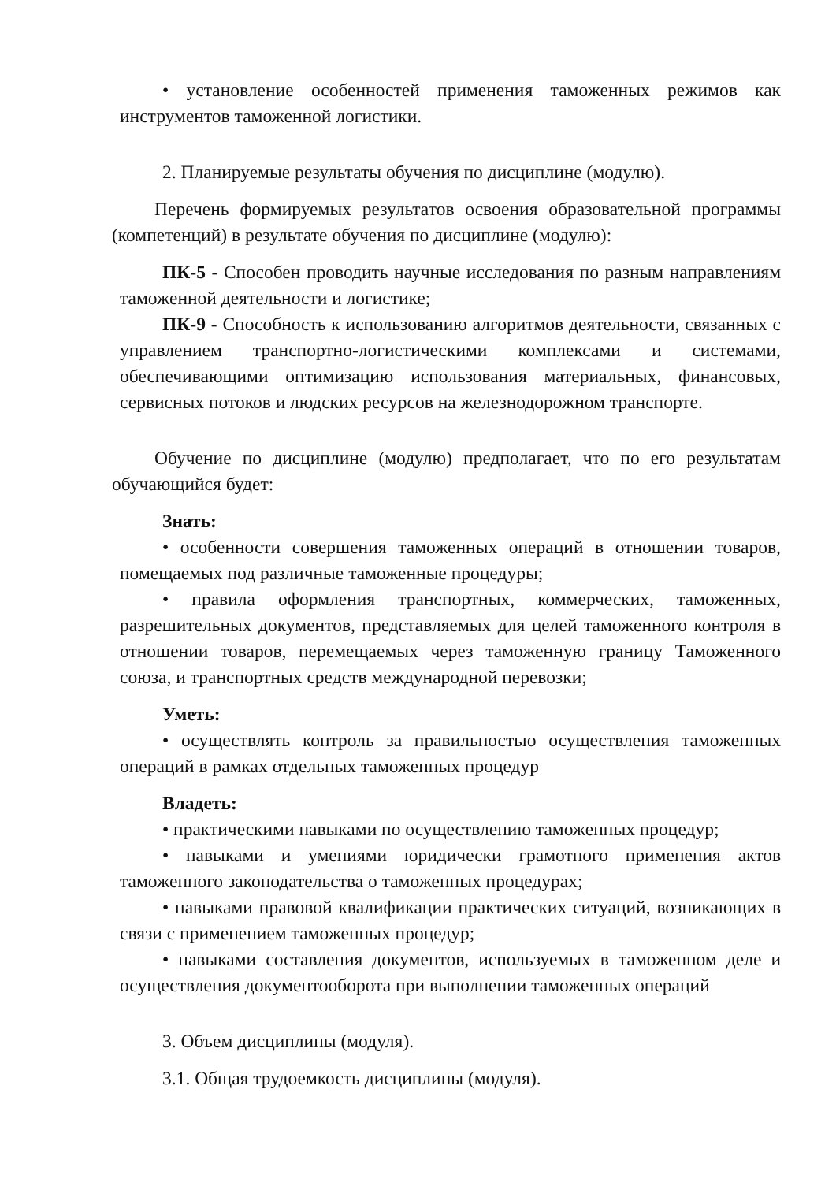• установление особенностей применения таможенных режимов как инструментов таможенной логистики.
2. Планируемые результаты обучения по дисциплине (модулю).
Перечень формируемых результатов освоения образовательной программы (компетенций) в результате обучения по дисциплине (модулю):
ПК-5 - Способен проводить научные исследования по разным направлениям таможенной деятельности и логистике;
ПК-9 - Способность к использованию алгоритмов деятельности, связанных с управлением транспортно-логистическими комплексами и системами, обеспечивающими оптимизацию использования материальных, финансовых, сервисных потоков и людских ресурсов на железнодорожном транспорте.
Обучение по дисциплине (модулю) предполагает, что по его результатам обучающийся будет:
Знать:
• особенности совершения таможенных операций в отношении товаров, помещаемых под различные таможенные процедуры;
• правила оформления транспортных, коммерческих, таможенных, разрешительных документов, представляемых для целей таможенного контроля в отношении товаров, перемещаемых через таможенную границу Таможенного союза, и транспортных средств международной перевозки;
Уметь:
• осуществлять контроль за правильностью осуществления таможенных операций в рамках отдельных таможенных процедур
Владеть:
• практическими навыками по осуществлению таможенных процедур;
• навыками и умениями юридически грамотного применения актов таможенного законодательства о таможенных процедурах;
• навыками правовой квалификации практических ситуаций, возникающих в связи с применением таможенных процедур;
• навыками составления документов, используемых в таможенном деле и осуществления документооборота при выполнении таможенных операций
3. Объем дисциплины (модуля).
3.1. Общая трудоемкость дисциплины (модуля).